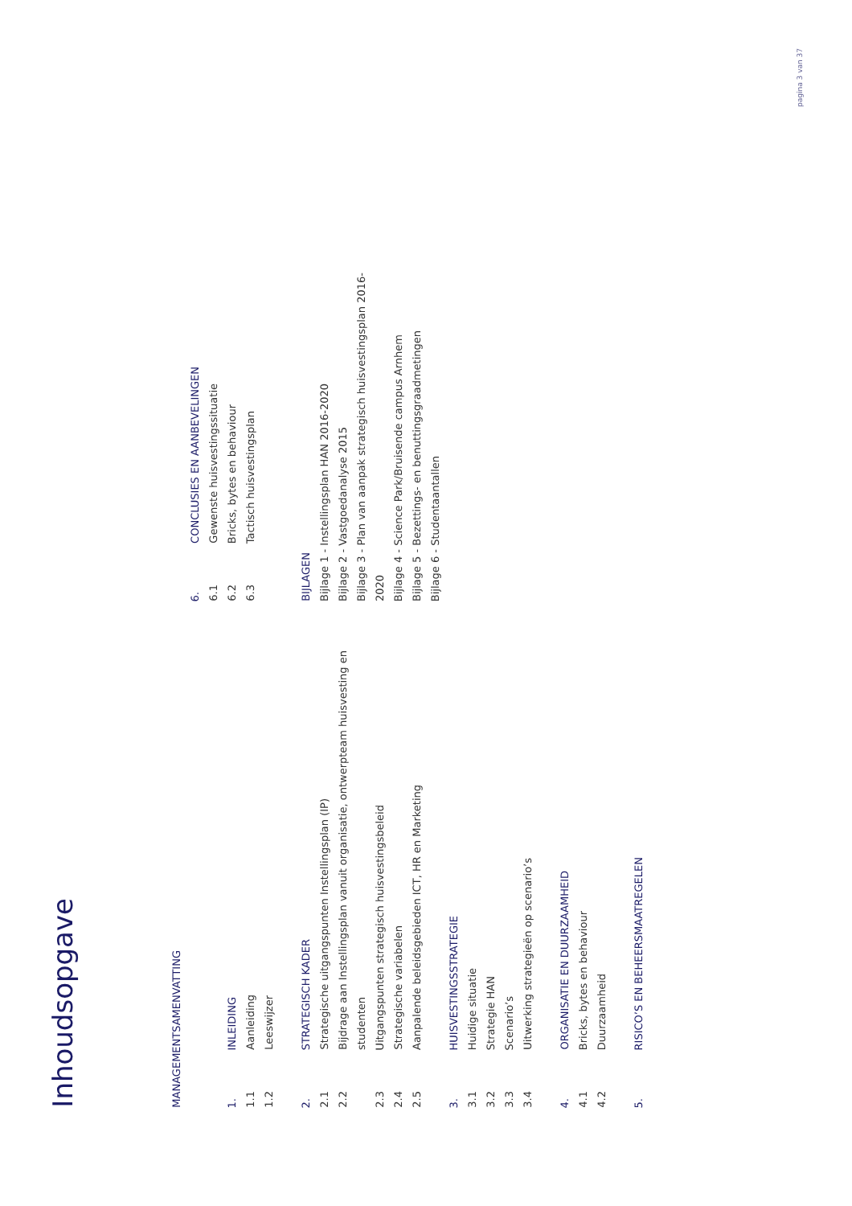Inhoudsopgave
MANAGEMENTSAMENVATTING
1. INLEIDING
1.1 Aanleiding
1.2 Leeswijzer
2. STRATEGISCH KADER
2.1 Strategische uitgangspunten Instellingsplan (IP)
2.2 Bijdrage aan Instellingsplan vanuit organisatie, ontwerpteam huisvesting en studenten
2.3 Uitgangspunten strategisch huisvestingsbeleid
2.4 Strategische variabelen
2.5 Aanpalende beleidsgebieden ICT, HR en Marketing
3. HUISVESTINGSSTRATEGIE
3.1 Huidige situatie
3.2 Strategie HAN
3.3 Scenario’s
3.4 Uitwerking strategieën op scenario’s
4. ORGANISATIE EN DUURZAAMHEID
4.1 Bricks, bytes en behaviour
4.2 Duurzaamheid
5. RISICO’S EN BEHEERSMAATREGELEN
6. CONCLUSIES EN AANBEVELINGEN
6.1 Gewenste huisvestingssituatie
6.2 Bricks, bytes en behaviour
6.3 Tactisch huisvestingsplan
BIJLAGEN
Bijlage 1 - Instellingsplan HAN 2016-2020
Bijlage 2 - Vastgoedanalyse 2015
Bijlage 3 - Plan van aanpak strategisch huisvestingsplan 2016-2020
Bijlage 4 - Science Park/Bruisende campus Arnhem
Bijlage 5 - Bezettings- en benuttingsgraadmetingen
Bijlage 6 - Studentaantallen
pagina 3 van 37